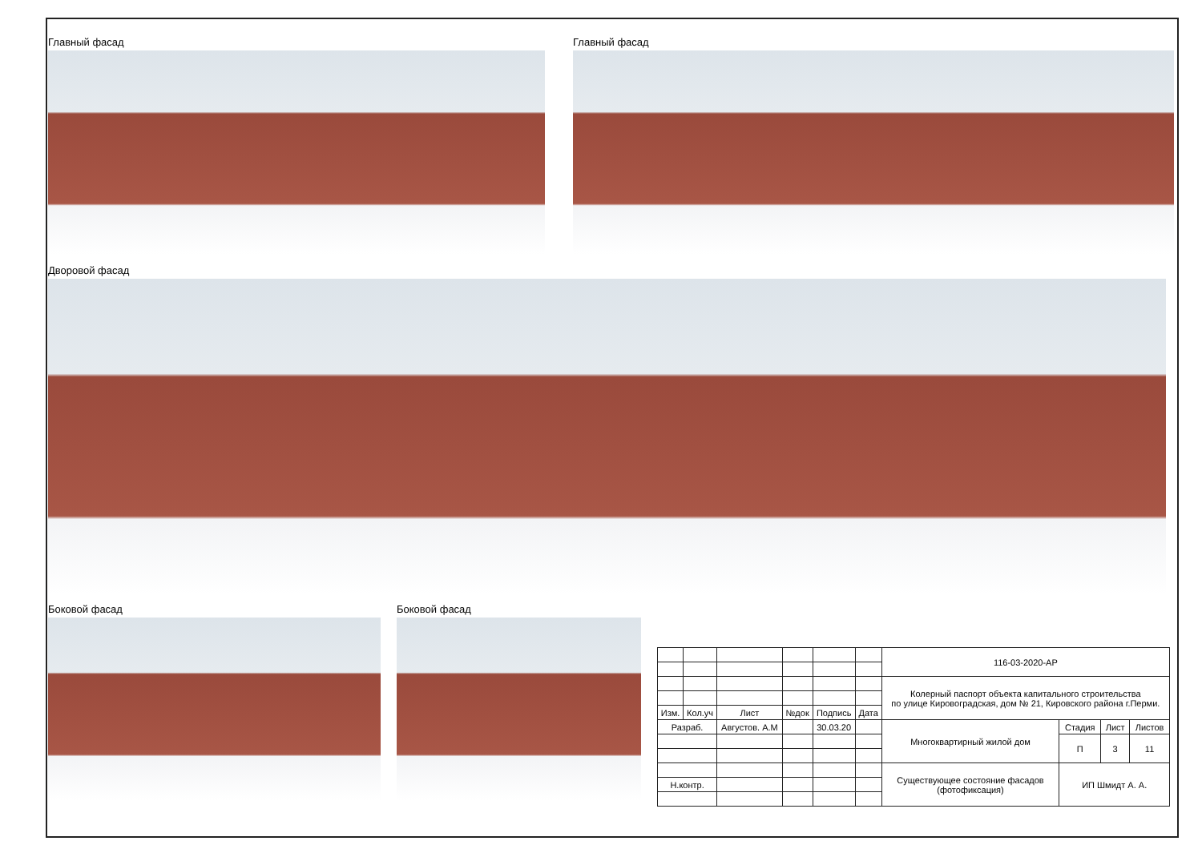Главный фасад Главный фасад
Дворовой фасад
Боковой фасад Боковой фасад
| | | | | | | 116-03-2020-АР | | | |
| | | | | | | Колерный паспорт объекта капитального строительства по улице Кировоградская, дом № 21, Кировского района г.Перми. | | | |
| Изм. | Кол.уч | Лист | №док | Подпись | Дата | | | | |
| Разраб. | | Августов. А.М | | 30.03.20 | | Многоквартирный жилой дом | Стадия | Лист | Листов |
| | | | | | | | П | 3 | 11 |
| | | | | | | Существующее состояние фасадов (фотофиксация) | ИП Шмидт А. А. | | |
| Н.контр. | | | | | | | | | |